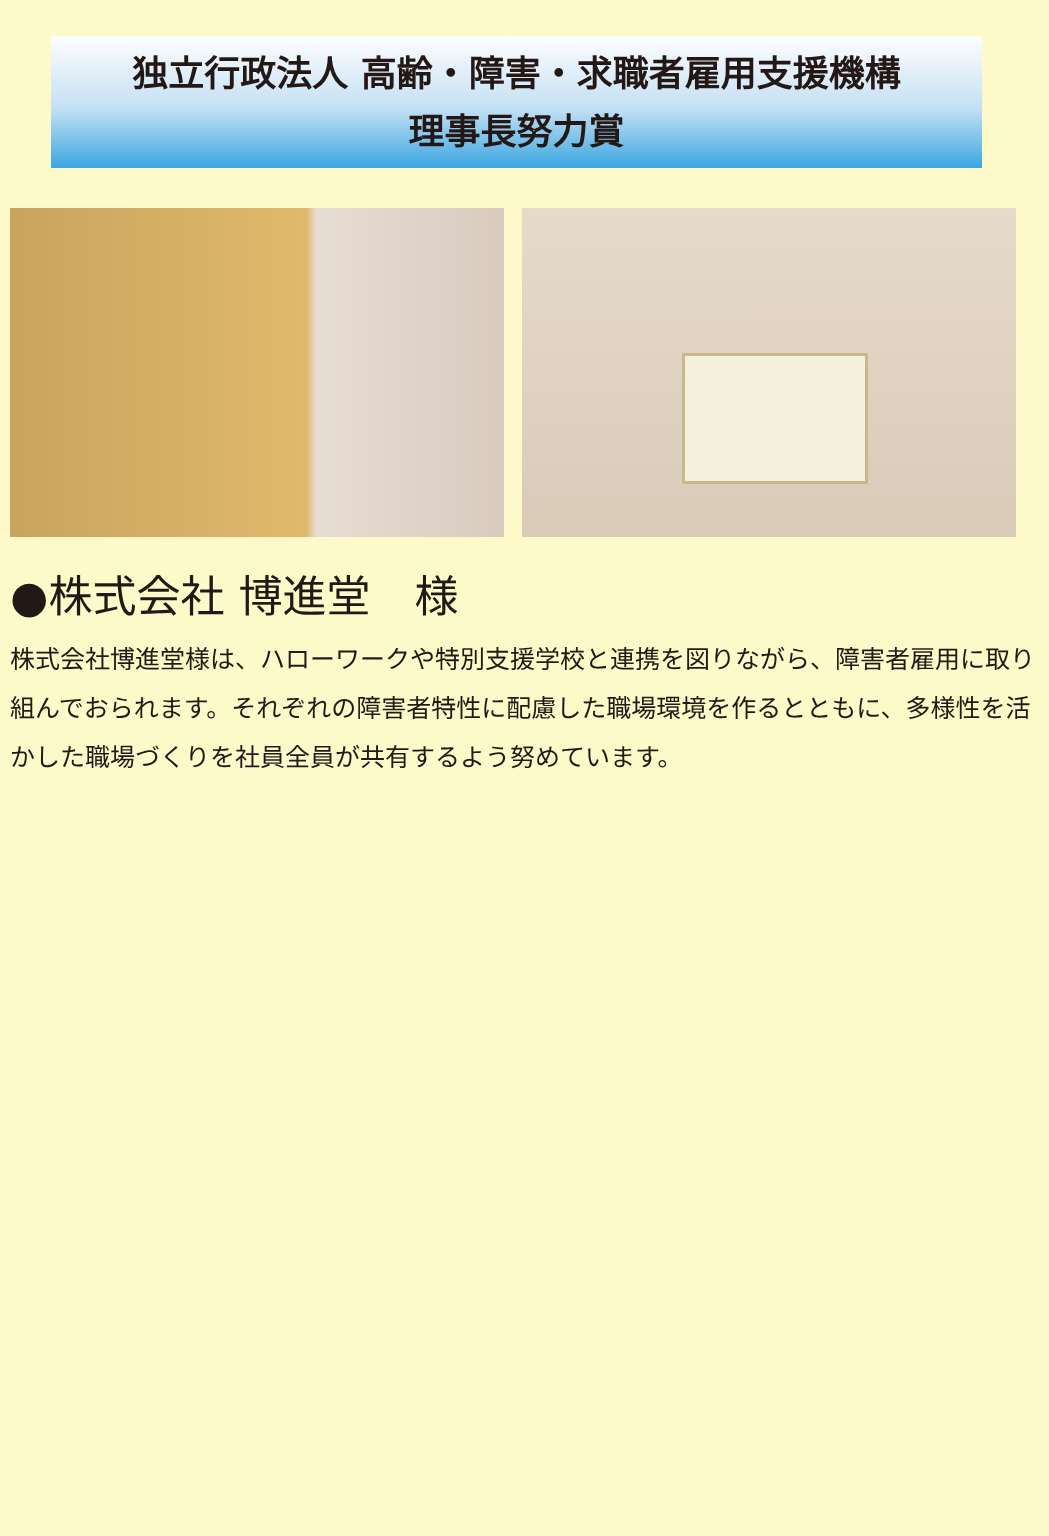独立行政法人 高齢・障害・求職者雇用支援機構
理事長努力賞
●株式会社 博進堂　様
株式会社博進堂様は、ハローワークや特別支援学校と連携を図りながら、障害者雇用に取り組んでおられます。それぞれの障害者特性に配慮した職場環境を作るとともに、多様性を活かした職場づくりを社員全員が共有するよう努めています。